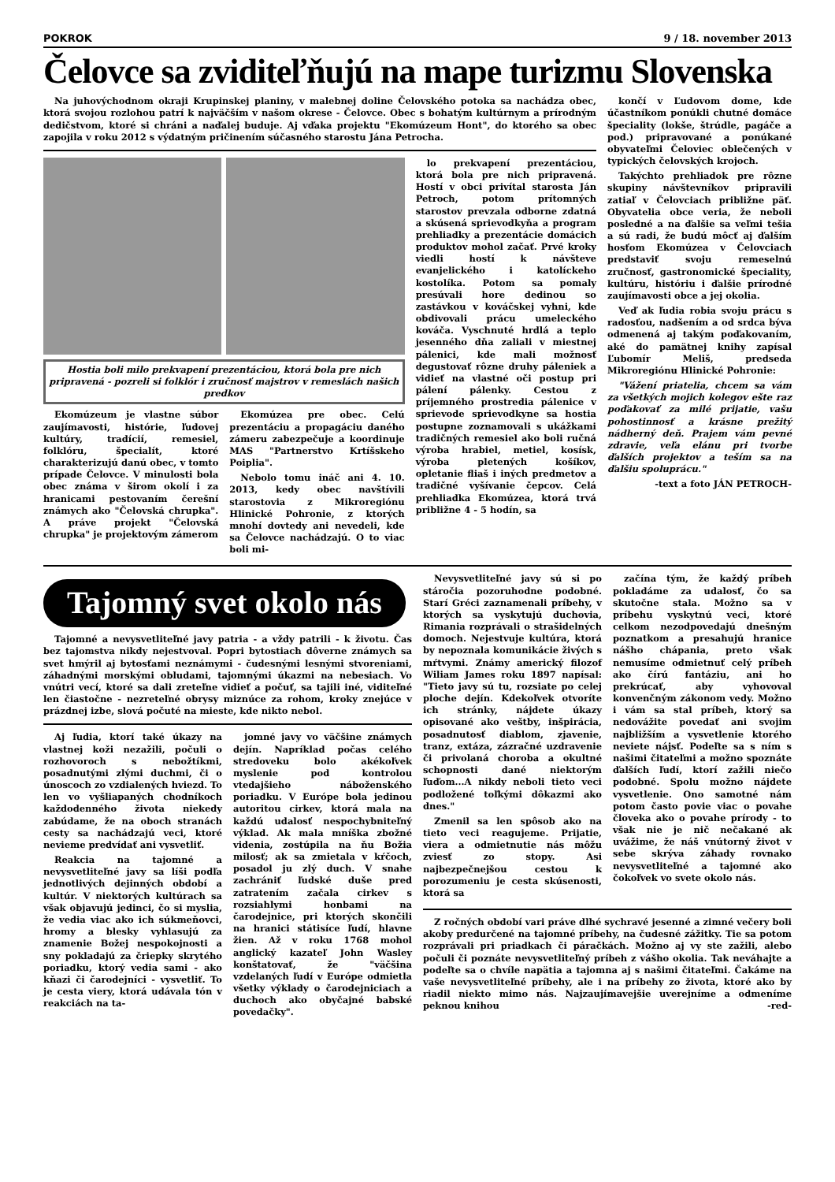POKROK 9 / 18. november 2013
Čelovce sa zviditeľňujú na mape turizmu Slovenska
Na juhovýchodnom okraji Krupinskej planiny, v malebnej doline Čelovského potoka sa nachádza obec, ktorá svojou rozlohou patrí k najväčším v našom okrese - Čelovce. Obec s bohatým kultúrnym a prírodným dedičstvom, ktoré si chráni a naďalej buduje. Aj vďaka projektu "Ekomúzeum Hont", do ktorého sa obec zapojila v roku 2012 s výdatným pričinením súčasného starostu Jána Petrocha.
Hostia boli milo prekvapení prezentáciou, ktorá bola pre nich pripravená - pozreli si folklór i zručnosť majstrov v remeslách našich predkov
Ekomúzeum je vlastne súbor zaujímavosti, histórie, ľudovej kultúry, tradícií, remesiel, folklóru, špecialít, ktoré charakterizujú danú obec, v tomto prípade Čelovce. V minulosti bola obec známa v širom okolí i za hranicami pestovaním čerešní známych ako "Čelovská chrupka". A práve projekt "Čelovská chrupka" je projektovým zámerom
Ekomúzea pre obec. Celú prezentáciu a propagáciu daného zámeru zabezpečuje a koordinuje MAS "Partnerstvo Krtíšskeho Poiplia".
Nebolo tomu ináč ani 4. 10. 2013, kedy obec navštívili starostovia z Mikroregiónu Hlinické Pohronie, z ktorých mnohí dovtedy ani nevedeli, kde sa Čelovce nachádzajú. O to viac boli mi-
lo prekvapení prezentáciou, ktorá bola pre nich pripravená. Hostí v obci privítal starosta Ján Petroch, potom prítomných starostov prevzala odborne zdatná a skúsená sprievodkyňa a program prehliadky a prezentácie domácich produktov mohol začať. Prvé kroky viedli hostí k návšteve evanjelického i katolíckeho kostolíka. Potom sa pomaly presúvali hore dedinou so zastávkou v kováčskej vyhni, kde obdivovali prácu umeleckého kováča. Vyschnuté hrdlá a teplo jesenného dňa zaliali v miestnej pálenici, kde mali možnosť degustovať rôzne druhy páleniek a vidieť na vlastné oči postup pri pálení pálenky. Cestou z príjemného prostredia pálenice v sprievode sprievodkyne sa hostia postupne zoznamovali s ukážkami tradičných remesiel ako boli ručná výroba hrabiel, metiel, kosísk, výroba pletených košíkov, opletanie fliaš i iných predmetov a tradičné vyšívanie čepcov. Celá prehliadka Ekomúzea, ktorá trvá približne 4 - 5 hodín, sa
končí v Ľudovom dome, kde účastníkom ponúkli chutné domáce špeciality (lokše, štrúdle, pagáče a pod.) pripravované a ponúkané obyvateľmi Čeloviec oblečených v typických čelovských krojoch.
Takýchto prehliadok pre rôzne skupiny návštevníkov pripravili zatiaľ v Čelovciach približne päť. Obyvatelia obce veria, že neboli posledné a na ďalšie sa veľmi tešia a sú radi, že budú môcť aj ďalším hosťom Ekomúzea v Čelovciach predstaviť svoju remeselnú zručnosť, gastronomické špeciality, kultúru, históriu i ďalšie prírodné zaujímavosti obce a jej okolia.
Veď ak ľudia robia svoju prácu s radosťou, nadšením a od srdca býva odmenená aj takým poďakovaním, aké do pamätnej knihy zapísal Ľubomír Meliš, predseda Mikroregiónu Hlinické Pohronie:
"Vážení priatelia, chcem sa vám za všetkých mojich kolegov ešte raz poďakovať za milé prijatie, vašu pohostinnosť a krásne prežitý nádherný deň. Prajem vám pevné zdravie, veľa elánu pri tvorbe ďalších projektov a teším sa na ďalšiu spoluprácu."
-text a foto JÁN PETROCH-
Tajomný svet okolo nás
Tajomné a nevysvetliteľné javy patria - a vždy patrili - k životu. Čas bez tajomstva nikdy nejestvoval. Popri bytostiach dôverne známych sa svet hmýril aj bytosťami neznámymi - čudesnými lesnými stvoreniami, záhadnými morskými obludami, tajomnými úkazmi na nebesiach. Vo vnútri vecí, ktoré sa dali zreteľne vidieť a počuť, sa tajili iné, viditeľné len čiastočne - nezreteľné obrysy miznúce za rohom, kroky znejúce v prázdnej izbe, slová počuté na mieste, kde nikto nebol.
Aj ľudia, ktorí také úkazy na vlastnej koži nezažili, počuli o rozhovoroch s nebožtíkmi, posadnutými zlými duchmi, či o únoscoch zo vzdialených hviezd. To len vo vyšliapaných chodníkoch každodenného života niekedy zabúdame, že na oboch stranách cesty sa nachádzajú veci, ktoré nevieme predvídať ani vysvetliť.
Reakcia na tajomné a nevysvetliteľné javy sa líši podľa jednotlivých dejinných období a kultúr. V niektorých kultúrach sa však objavujú jedinci, čo si myslia, že vedia viac ako ich súkmeňovci, hromy a blesky vyhlasujú za znamenie Božej nespokojnosti a sny pokladajú za čriepky skrytého poriadku, ktorý vedia sami - ako kňazi či čarodejníci - vysvetliť. To je cesta viery, ktorá udávala tón v reakciách na ta-
jomné javy vo väčšine známych dejín. Napríklad počas celého stredoveku bolo akékoľvek myslenie pod kontrolou vtedajšieho náboženského poriadku. V Európe bola jedinou autoritou cirkev, ktorá mala na každú udalosť nespochybniteľný výklad. Ak mala mníška zbožné videnia, zostúpila na ňu Božia milosť; ak sa zmietala v kŕčoch, posadol ju zlý duch. V snahe zachrániť ľudské duše pred zatratením začala cirkev s rozsiahlymi honbami na čarodejnice, pri ktorých skončili na hranici státisíce ľudí, hlavne žien. Až v roku 1768 mohol anglický kazateľ John Wasley konštatovať, že "väčšina vzdelaných ľudí v Európe odmietla všetky výklady o čarodejniciach a duchoch ako obyčajné babské povedačky".
Nevysvetliteľné javy sú si po stáročia pozoruhodne podobné. Starí Gréci zaznamenali príbehy, v ktorých sa vyskytujú duchovia, Rimania rozprávali o strašidelných domoch. Nejestvuje kultúra, ktorá by nepoznala komunikácie živých s mŕtvymi. Známy americký filozof Wiliam James roku 1897 napísal: "Tieto javy sú tu, rozsiate po celej ploche dejín. Kdekoľvek otvoríte ich stránky, nájdete úkazy opisované ako veštby, inšpirácia, posadnutosť diablom, zjavenie, tranz, extáza, zázračné uzdravenie či privolaná choroba a okultné schopnosti dané niektorým ľuďom...A nikdy neboli tieto veci podložené toľkými dôkazmi ako dnes."
Zmenil sa len spôsob ako na tieto veci reagujeme. Prijatie, viera a odmietnutie nás môžu zviesť zo stopy. Asi najbezpečnejšou cestou k porozumeniu je cesta skúsenosti, ktorá sa
začína tým, že každý príbeh pokladáme za udalosť, čo sa skutočne stala. Možno sa v príbehu vyskytnú veci, ktoré celkom nezodpovedajú dnešným poznatkom a presahujú hranice nášho chápania, preto však nemusíme odmietnuť celý príbeh ako čírú fantáziu, ani ho prekrúcať, aby vyhovoval konvenčným zákonom vedy. Možno i vám sa stal príbeh, ktorý sa nedovážite povedať ani svojim najbližším a vysvetlenie ktorého neviete nájsť. Podeľte sa s ním s našimi čitateľmi a možno spoznáte ďalších ľudí, ktorí zažili niečo podobné. Spolu možno nájdete vysvetlenie. Ono samotné nám potom často povie viac o povahe človeka ako o povahe prírody - to však nie je nič nečakané ak uvážime, že náš vnútorný život v sebe skrýva záhady rovnako nevysvetliteľné a tajomné ako čokoľvek vo svete okolo nás.
Z ročných období vari práve dlhé sychravé jesenné a zimné večery boli akoby predurčené na tajomné príbehy, na čudesné zážitky. Tie sa potom rozprávali pri priadkach či páračkách. Možno aj vy ste zažili, alebo počuli či poznáte nevysvetliteľný príbeh z vášho okolia. Tak neváhajte a podeľte sa o chvíle napätia a tajomna aj s našimi čitateľmi. Čakáme na vaše nevysvetliteľné príbehy, ale i na príbehy zo života, ktoré ako by riadil niekto mimo nás. Najzaujímavejšie uverejníme a odmeníme peknou knihou -red-